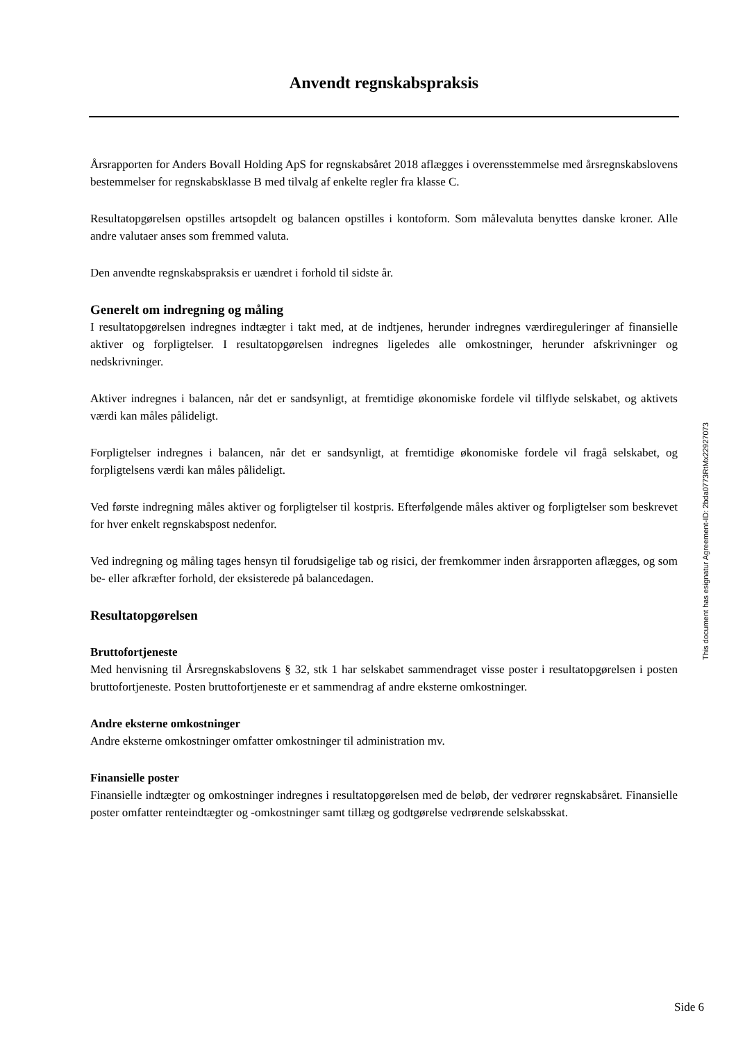Anvendt regnskabspraksis
Årsrapporten for Anders Bovall Holding ApS for regnskabsåret 2018 aflægges i overensstemmelse med årsregnskabslovens bestemmelser for regnskabsklasse B med tilvalg af enkelte regler fra klasse C.
Resultatopgørelsen opstilles artsopdelt og balancen opstilles i kontoform. Som målevaluta benyttes danske kroner. Alle andre valutaer anses som fremmed valuta.
Den anvendte regnskabspraksis er uændret i forhold til sidste år.
Generelt om indregning og måling
I resultatopgørelsen indregnes indtægter i takt med, at de indtjenes, herunder indregnes værdireguleringer af finansielle aktiver og forpligtelser. I resultatopgørelsen indregnes ligeledes alle omkostninger, herunder afskrivninger og nedskrivninger.
Aktiver indregnes i balancen, når det er sandsynligt, at fremtidige økonomiske fordele vil tilflyde selskabet, og aktivets værdi kan måles pålideligt.
Forpligtelser indregnes i balancen, når det er sandsynligt, at fremtidige økonomiske fordele vil fragå selskabet, og forpligtelsens værdi kan måles pålideligt.
Ved første indregning måles aktiver og forpligtelser til kostpris. Efterfølgende måles aktiver og forpligtelser som beskrevet for hver enkelt regnskabspost nedenfor.
Ved indregning og måling tages hensyn til forudsigelige tab og risici, der fremkommer inden årsrapporten aflægges, og som be- eller afkræfter forhold, der eksisterede på balancedagen.
Resultatopgørelsen
Bruttofortjeneste
Med henvisning til Årsregnskabslovens § 32, stk 1 har selskabet sammendraget visse poster i resultatopgørelsen i posten bruttofortjeneste. Posten bruttofortjeneste er et sammendrag af andre eksterne omkostninger.
Andre eksterne omkostninger
Andre eksterne omkostninger omfatter omkostninger til administration mv.
Finansielle poster
Finansielle indtægter og omkostninger indregnes i resultatopgørelsen med de beløb, der vedrører regnskabsåret. Finansielle poster omfatter renteindtægter og -omkostninger samt tillæg og godtgørelse vedrørende selskabsskat.
This document has esignatur Agreement-ID: 2bda0773RtMx22927073
Side 6